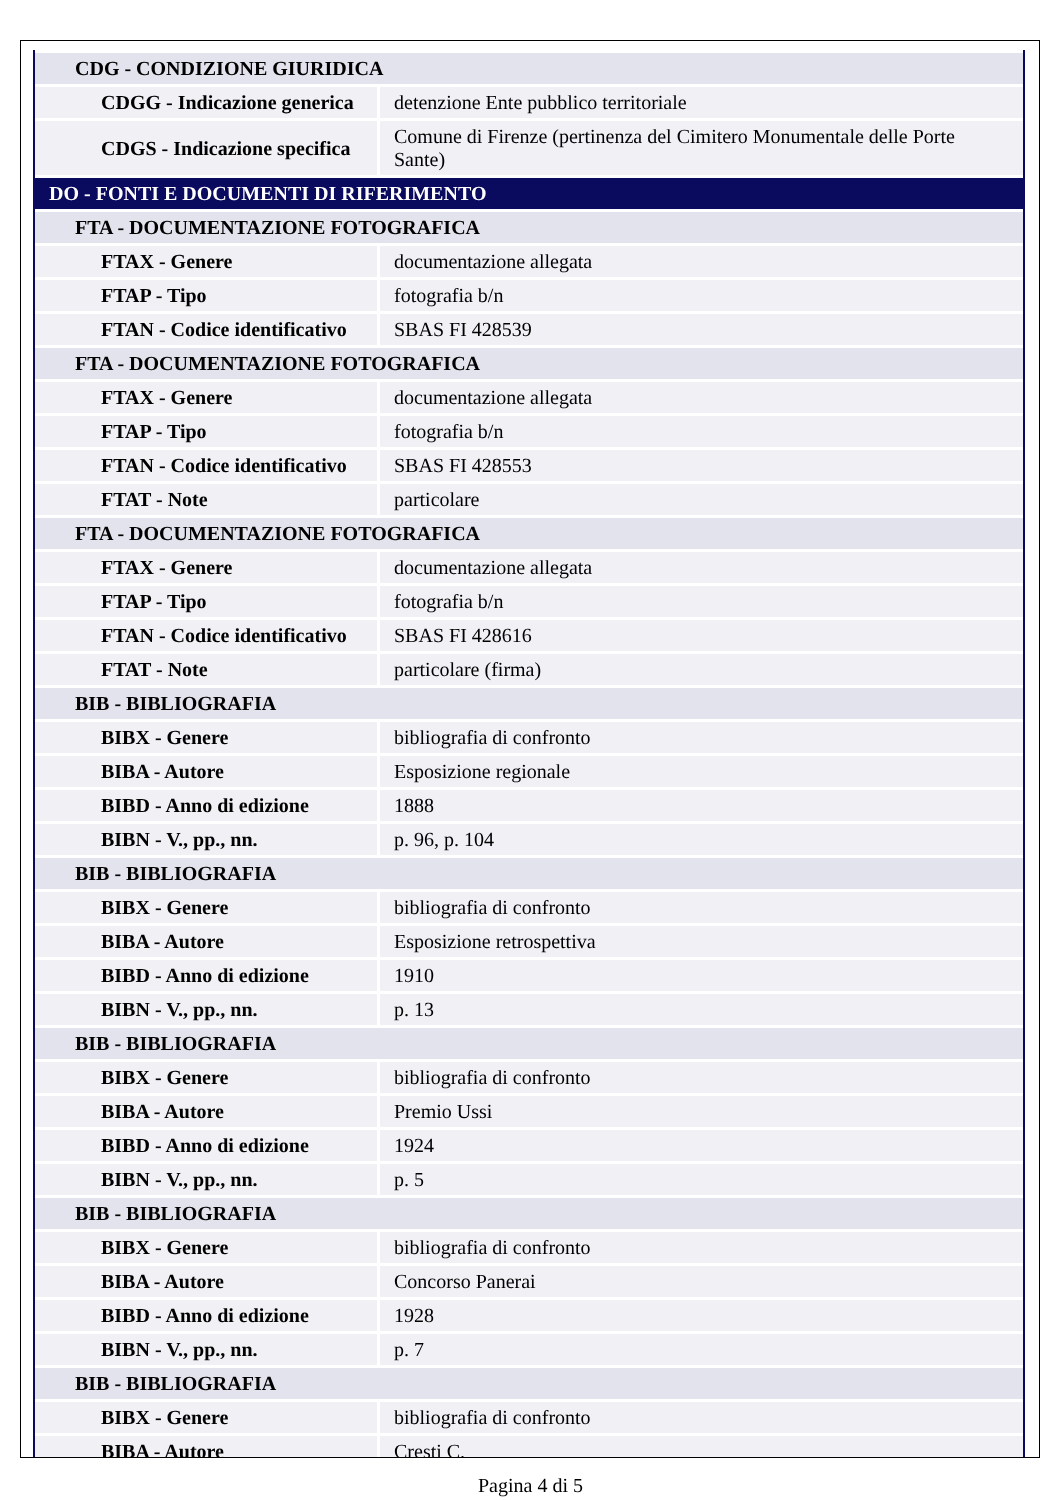| CDG - CONDIZIONE GIURIDICA | |
| CDGG - Indicazione generica | detenzione Ente pubblico territoriale |
| CDGS - Indicazione specifica | Comune di Firenze (pertinenza del Cimitero Monumentale delle Porte Sante) |
| DO - FONTI E DOCUMENTI DI RIFERIMENTO | |
| FTA - DOCUMENTAZIONE FOTOGRAFICA | |
| FTAX - Genere | documentazione allegata |
| FTAP - Tipo | fotografia b/n |
| FTAN - Codice identificativo | SBAS FI 428539 |
| FTA - DOCUMENTAZIONE FOTOGRAFICA | |
| FTAX - Genere | documentazione allegata |
| FTAP - Tipo | fotografia b/n |
| FTAN - Codice identificativo | SBAS FI 428553 |
| FTAT - Note | particolare |
| FTA - DOCUMENTAZIONE FOTOGRAFICA | |
| FTAX - Genere | documentazione allegata |
| FTAP - Tipo | fotografia b/n |
| FTAN - Codice identificativo | SBAS FI 428616 |
| FTAT - Note | particolare (firma) |
| BIB - BIBLIOGRAFIA | |
| BIBX - Genere | bibliografia di confronto |
| BIBA - Autore | Esposizione regionale |
| BIBD - Anno di edizione | 1888 |
| BIBN - V., pp., nn. | p. 96, p. 104 |
| BIB - BIBLIOGRAFIA | |
| BIBX - Genere | bibliografia di confronto |
| BIBA - Autore | Esposizione retrospettiva |
| BIBD - Anno di edizione | 1910 |
| BIBN - V., pp., nn. | p. 13 |
| BIB - BIBLIOGRAFIA | |
| BIBX - Genere | bibliografia di confronto |
| BIBA - Autore | Premio Ussi |
| BIBD - Anno di edizione | 1924 |
| BIBN - V., pp., nn. | p. 5 |
| BIB - BIBLIOGRAFIA | |
| BIBX - Genere | bibliografia di confronto |
| BIBA - Autore | Concorso Panerai |
| BIBD - Anno di edizione | 1928 |
| BIBN - V., pp., nn. | p. 7 |
| BIB - BIBLIOGRAFIA | |
| BIBX - Genere | bibliografia di confronto |
| BIBA - Autore | Cresti C. |
Pagina 4 di 5